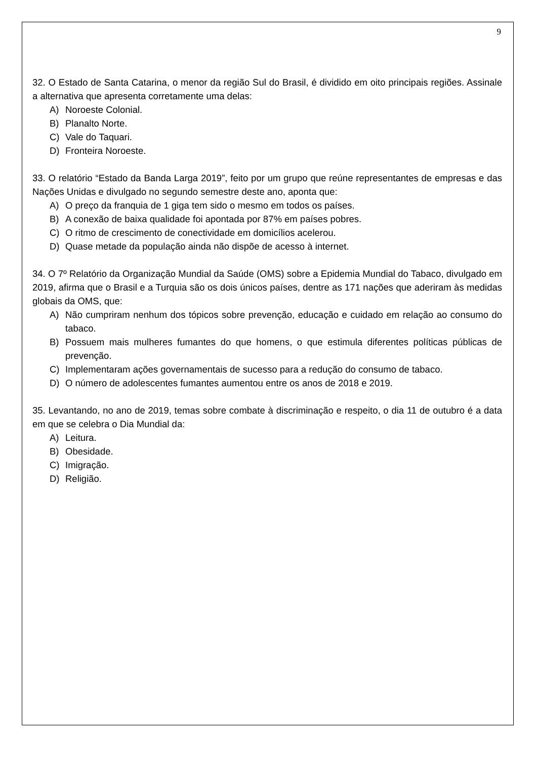9
32. O Estado de Santa Catarina, o menor da região Sul do Brasil, é dividido em oito principais regiões. Assinale a alternativa que apresenta corretamente uma delas:
A) Noroeste Colonial.
B) Planalto Norte.
C) Vale do Taquari.
D) Fronteira Noroeste.
33. O relatório “Estado da Banda Larga 2019”, feito por um grupo que reúne representantes de empresas e das Nações Unidas e divulgado no segundo semestre deste ano, aponta que:
A) O preço da franquia de 1 giga tem sido o mesmo em todos os países.
B) A conexão de baixa qualidade foi apontada por 87% em países pobres.
C) O ritmo de crescimento de conectividade em domicílios acelerou.
D) Quase metade da população ainda não dispõe de acesso à internet.
34. O 7º Relatório da Organização Mundial da Saúde (OMS) sobre a Epidemia Mundial do Tabaco, divulgado em 2019, afirma que o Brasil e a Turquia são os dois únicos países, dentre as 171 nações que aderiram às medidas globais da OMS, que:
A) Não cumpriram nenhum dos tópicos sobre prevenção, educação e cuidado em relação ao consumo do tabaco.
B) Possuem mais mulheres fumantes do que homens, o que estimula diferentes políticas públicas de prevenção.
C) Implementaram ações governamentais de sucesso para a redução do consumo de tabaco.
D) O número de adolescentes fumantes aumentou entre os anos de 2018 e 2019.
35. Levantando, no ano de 2019, temas sobre combate à discriminação e respeito, o dia 11 de outubro é a data em que se celebra o Dia Mundial da:
A) Leitura.
B) Obesidade.
C) Imigração.
D) Religião.